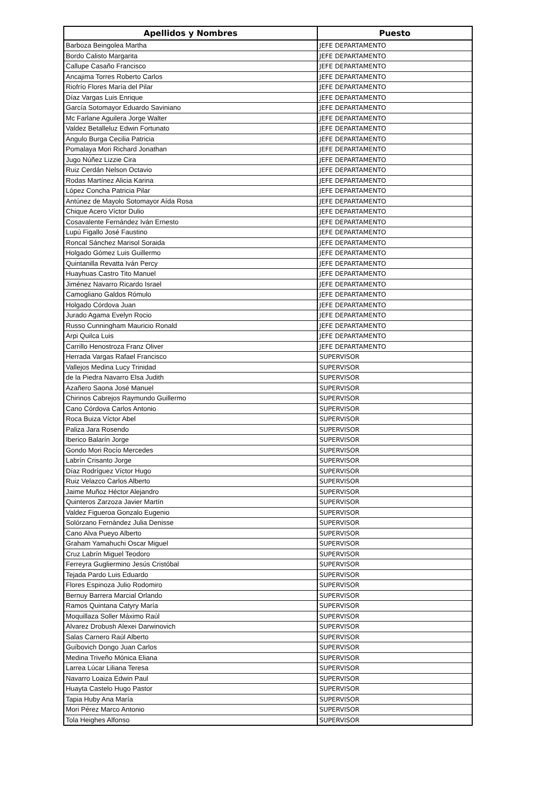| Apellidos y Nombres | Puesto |
| --- | --- |
| Barboza Beingolea Martha | JEFE DEPARTAMENTO |
| Bordo Calisto Margarita | JEFE DEPARTAMENTO |
| Callupe Casaño Francisco | JEFE DEPARTAMENTO |
| Ancajima Torres Roberto Carlos | JEFE DEPARTAMENTO |
| Riofrío Flores María del Pilar | JEFE DEPARTAMENTO |
| Díaz Vargas Luis Enrique | JEFE DEPARTAMENTO |
| García Sotomayor Eduardo Saviniano | JEFE DEPARTAMENTO |
| Mc Farlane Aguilera Jorge Walter | JEFE DEPARTAMENTO |
| Valdez Betalleluz Edwin Fortunato | JEFE DEPARTAMENTO |
| Angulo Burga Cecilia Patricia | JEFE DEPARTAMENTO |
| Pomalaya Mori Richard Jonathan | JEFE DEPARTAMENTO |
| Jugo Núñez Lizzie Cira | JEFE DEPARTAMENTO |
| Ruiz Cerdán Nelson Octavio | JEFE DEPARTAMENTO |
| Rodas Martínez Alicia Karina | JEFE DEPARTAMENTO |
| López Concha Patricia Pilar | JEFE DEPARTAMENTO |
| Antúnez de Mayolo Sotomayor Aída Rosa | JEFE DEPARTAMENTO |
| Chique Acero Víctor Dulio | JEFE DEPARTAMENTO |
| Cosavalente Fernández Iván Ernesto | JEFE DEPARTAMENTO |
| Lupú Figallo José Faustino | JEFE DEPARTAMENTO |
| Roncal Sánchez Marisol Soraida | JEFE DEPARTAMENTO |
| Holgado Gómez Luis Guillermo | JEFE DEPARTAMENTO |
| Quintanilla Revatta Iván Percy | JEFE DEPARTAMENTO |
| Huayhuas Castro Tito Manuel | JEFE DEPARTAMENTO |
| Jiménez Navarro Ricardo Israel | JEFE DEPARTAMENTO |
| Camogliano Galdos Rómulo | JEFE DEPARTAMENTO |
| Holgado Córdova Juan | JEFE DEPARTAMENTO |
| Jurado Agama Evelyn Rocio | JEFE DEPARTAMENTO |
| Russo Cunningham Mauricio Ronald | JEFE DEPARTAMENTO |
| Arpi Quilca Luis | JEFE DEPARTAMENTO |
| Carrillo Henostroza Franz Oliver | JEFE DEPARTAMENTO |
| Herrada Vargas Rafael Francisco | SUPERVISOR |
| Vallejos Medina Lucy Trinidad | SUPERVISOR |
| de la Piedra Navarro Elsa Judith | SUPERVISOR |
| Azañero Saona José Manuel | SUPERVISOR |
| Chirinos Cabrejos Raymundo Guillermo | SUPERVISOR |
| Cano Córdova Carlos Antonio | SUPERVISOR |
| Roca Buiza Víctor Abel | SUPERVISOR |
| Paliza Jara Rosendo | SUPERVISOR |
| Iberico Balarín Jorge | SUPERVISOR |
| Gondo Mori Rocío Mercedes | SUPERVISOR |
| Labrín Crisanto Jorge | SUPERVISOR |
| Díaz Rodríguez Víctor Hugo | SUPERVISOR |
| Ruiz Velazco Carlos Alberto | SUPERVISOR |
| Jaime Muñoz Héctor Alejandro | SUPERVISOR |
| Quinteros Zarzoza Javier Martín | SUPERVISOR |
| Valdez Figueroa Gonzalo Eugenio | SUPERVISOR |
| Solórzano Fernández Julia Denisse | SUPERVISOR |
| Cano Alva Pueyo Alberto | SUPERVISOR |
| Graham Yamahuchi Oscar Miguel | SUPERVISOR |
| Cruz Labrín Miguel Teodoro | SUPERVISOR |
| Ferreyra Gugliermino Jesús Cristóbal | SUPERVISOR |
| Tejada Pardo Luis Eduardo | SUPERVISOR |
| Flores Espinoza Julio Rodomiro | SUPERVISOR |
| Bernuy Barrera Marcial Orlando | SUPERVISOR |
| Ramos Quintana Catyry María | SUPERVISOR |
| Moquillaza Soller Máximo Raúl | SUPERVISOR |
| Alvarez Drobush Alexei Darwinovich | SUPERVISOR |
| Salas Carnero Raúl Alberto | SUPERVISOR |
| Guíbovich Dongo Juan Carlos | SUPERVISOR |
| Medina Triveño Mónica Eliana | SUPERVISOR |
| Larrea Lúcar Liliana Teresa | SUPERVISOR |
| Navarro Loaiza Edwin Paul | SUPERVISOR |
| Huayta Castelo Hugo Pastor | SUPERVISOR |
| Tapia Huby Ana María | SUPERVISOR |
| Mori Pérez Marco Antonio | SUPERVISOR |
| Tola Heighes Alfonso | SUPERVISOR |